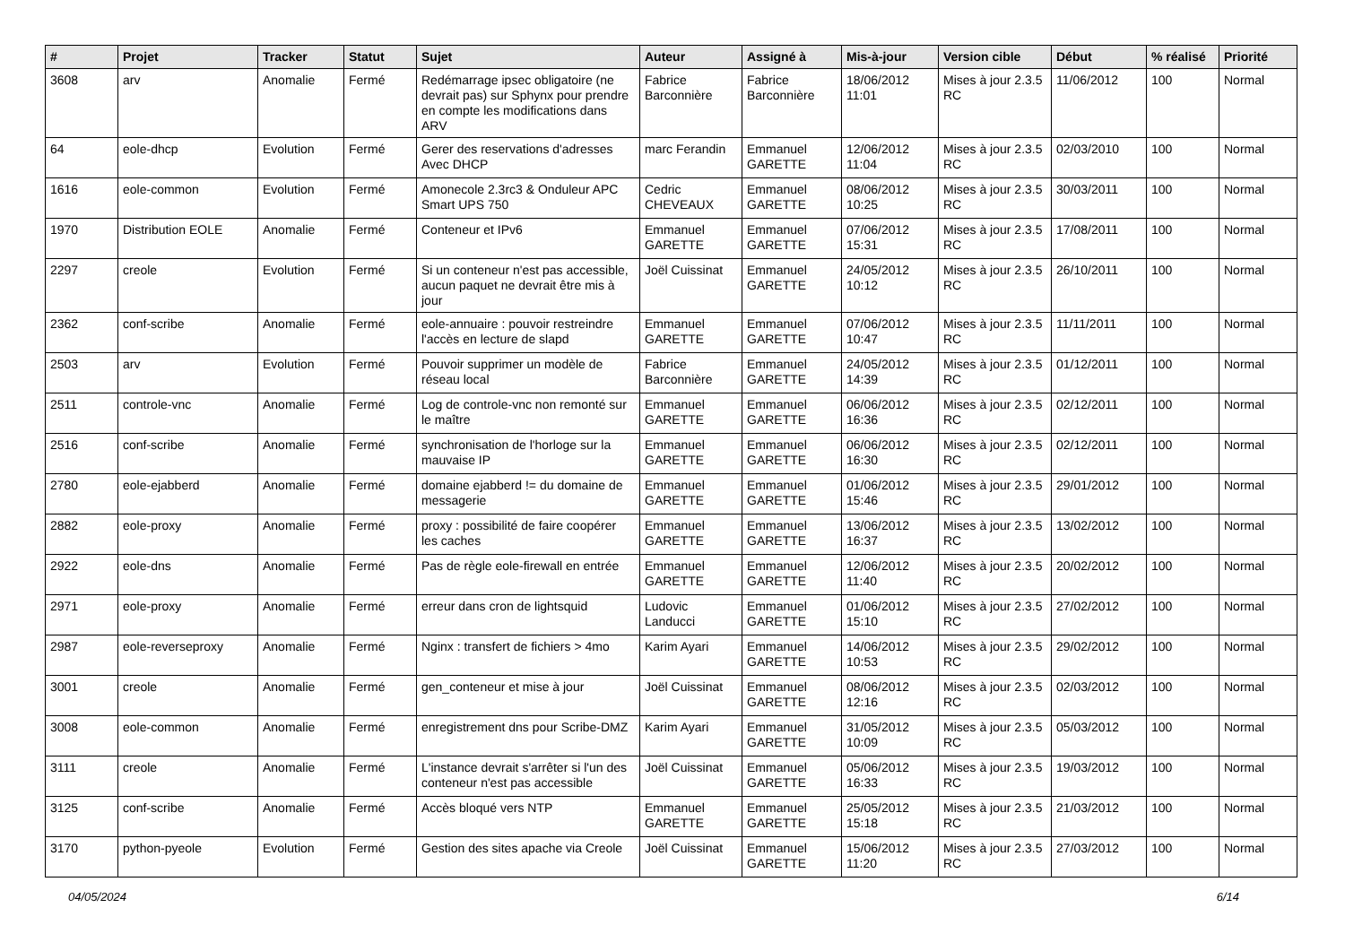| # | Projet | Tracker | Statut | Sujet | Auteur | Assigné à | Mis-à-jour | Version cible | Début | % réalisé | Priorité |
| --- | --- | --- | --- | --- | --- | --- | --- | --- | --- | --- | --- |
| 3608 | arv | Anomalie | Fermé | Redémarrage ipsec obligatoire (ne devrait pas) sur Sphynx pour prendre en compte les modifications dans ARV | Fabrice Barconnière | Fabrice Barconnière | 18/06/2012 11:01 | Mises à jour 2.3.5 RC | 11/06/2012 | 100 | Normal |
| 64 | eole-dhcp | Evolution | Fermé | Gerer des reservations d'adresses Avec DHCP | marc Ferandin | Emmanuel GARETTE | 12/06/2012 11:04 | Mises à jour 2.3.5 RC | 02/03/2010 | 100 | Normal |
| 1616 | eole-common | Evolution | Fermé | Amonecole 2.3rc3 & Onduleur APC Smart UPS 750 | Cedric CHEVEAUX | Emmanuel GARETTE | 08/06/2012 10:25 | Mises à jour 2.3.5 RC | 30/03/2011 | 100 | Normal |
| 1970 | Distribution EOLE | Anomalie | Fermé | Conteneur et IPv6 | Emmanuel GARETTE | Emmanuel GARETTE | 07/06/2012 15:31 | Mises à jour 2.3.5 RC | 17/08/2011 | 100 | Normal |
| 2297 | creole | Evolution | Fermé | Si un conteneur n'est pas accessible, aucun paquet ne devrait être mis à jour | Joël Cuissinat | Emmanuel GARETTE | 24/05/2012 10:12 | Mises à jour 2.3.5 RC | 26/10/2011 | 100 | Normal |
| 2362 | conf-scribe | Anomalie | Fermé | eole-annuaire : pouvoir restreindre l'accès en lecture de slapd | Emmanuel GARETTE | Emmanuel GARETTE | 07/06/2012 10:47 | Mises à jour 2.3.5 RC | 11/11/2011 | 100 | Normal |
| 2503 | arv | Evolution | Fermé | Pouvoir supprimer un modèle de réseau local | Fabrice Barconnière | Emmanuel GARETTE | 24/05/2012 14:39 | Mises à jour 2.3.5 RC | 01/12/2011 | 100 | Normal |
| 2511 | controle-vnc | Anomalie | Fermé | Log de controle-vnc non remonté sur le maître | Emmanuel GARETTE | Emmanuel GARETTE | 06/06/2012 16:36 | Mises à jour 2.3.5 RC | 02/12/2011 | 100 | Normal |
| 2516 | conf-scribe | Anomalie | Fermé | synchronisation de l'horloge sur la mauvaise IP | Emmanuel GARETTE | Emmanuel GARETTE | 06/06/2012 16:30 | Mises à jour 2.3.5 RC | 02/12/2011 | 100 | Normal |
| 2780 | eole-ejabberd | Anomalie | Fermé | domaine ejabberd != du domaine de messagerie | Emmanuel GARETTE | Emmanuel GARETTE | 01/06/2012 15:46 | Mises à jour 2.3.5 RC | 29/01/2012 | 100 | Normal |
| 2882 | eole-proxy | Anomalie | Fermé | proxy : possibilité de faire coopérer les caches | Emmanuel GARETTE | Emmanuel GARETTE | 13/06/2012 16:37 | Mises à jour 2.3.5 RC | 13/02/2012 | 100 | Normal |
| 2922 | eole-dns | Anomalie | Fermé | Pas de règle eole-firewall en entrée | Emmanuel GARETTE | Emmanuel GARETTE | 12/06/2012 11:40 | Mises à jour 2.3.5 RC | 20/02/2012 | 100 | Normal |
| 2971 | eole-proxy | Anomalie | Fermé | erreur dans cron de lightsquid | Ludovic Landucci | Emmanuel GARETTE | 01/06/2012 15:10 | Mises à jour 2.3.5 RC | 27/02/2012 | 100 | Normal |
| 2987 | eole-reverseproxy | Anomalie | Fermé | Nginx : transfert de fichiers > 4mo | Karim Ayari | Emmanuel GARETTE | 14/06/2012 10:53 | Mises à jour 2.3.5 RC | 29/02/2012 | 100 | Normal |
| 3001 | creole | Anomalie | Fermé | gen_conteneur et mise à jour | Joël Cuissinat | Emmanuel GARETTE | 08/06/2012 12:16 | Mises à jour 2.3.5 RC | 02/03/2012 | 100 | Normal |
| 3008 | eole-common | Anomalie | Fermé | enregistrement dns pour Scribe-DMZ | Karim Ayari | Emmanuel GARETTE | 31/05/2012 10:09 | Mises à jour 2.3.5 RC | 05/03/2012 | 100 | Normal |
| 3111 | creole | Anomalie | Fermé | L'instance devrait s'arrêter si l'un des conteneur n'est pas accessible | Joël Cuissinat | Emmanuel GARETTE | 05/06/2012 16:33 | Mises à jour 2.3.5 RC | 19/03/2012 | 100 | Normal |
| 3125 | conf-scribe | Anomalie | Fermé | Accès bloqué vers NTP | Emmanuel GARETTE | Emmanuel GARETTE | 25/05/2012 15:18 | Mises à jour 2.3.5 RC | 21/03/2012 | 100 | Normal |
| 3170 | python-pyeole | Evolution | Fermé | Gestion des sites apache via Creole | Joël Cuissinat | Emmanuel GARETTE | 15/06/2012 11:20 | Mises à jour 2.3.5 RC | 27/03/2012 | 100 | Normal |
04/05/2024 6/14